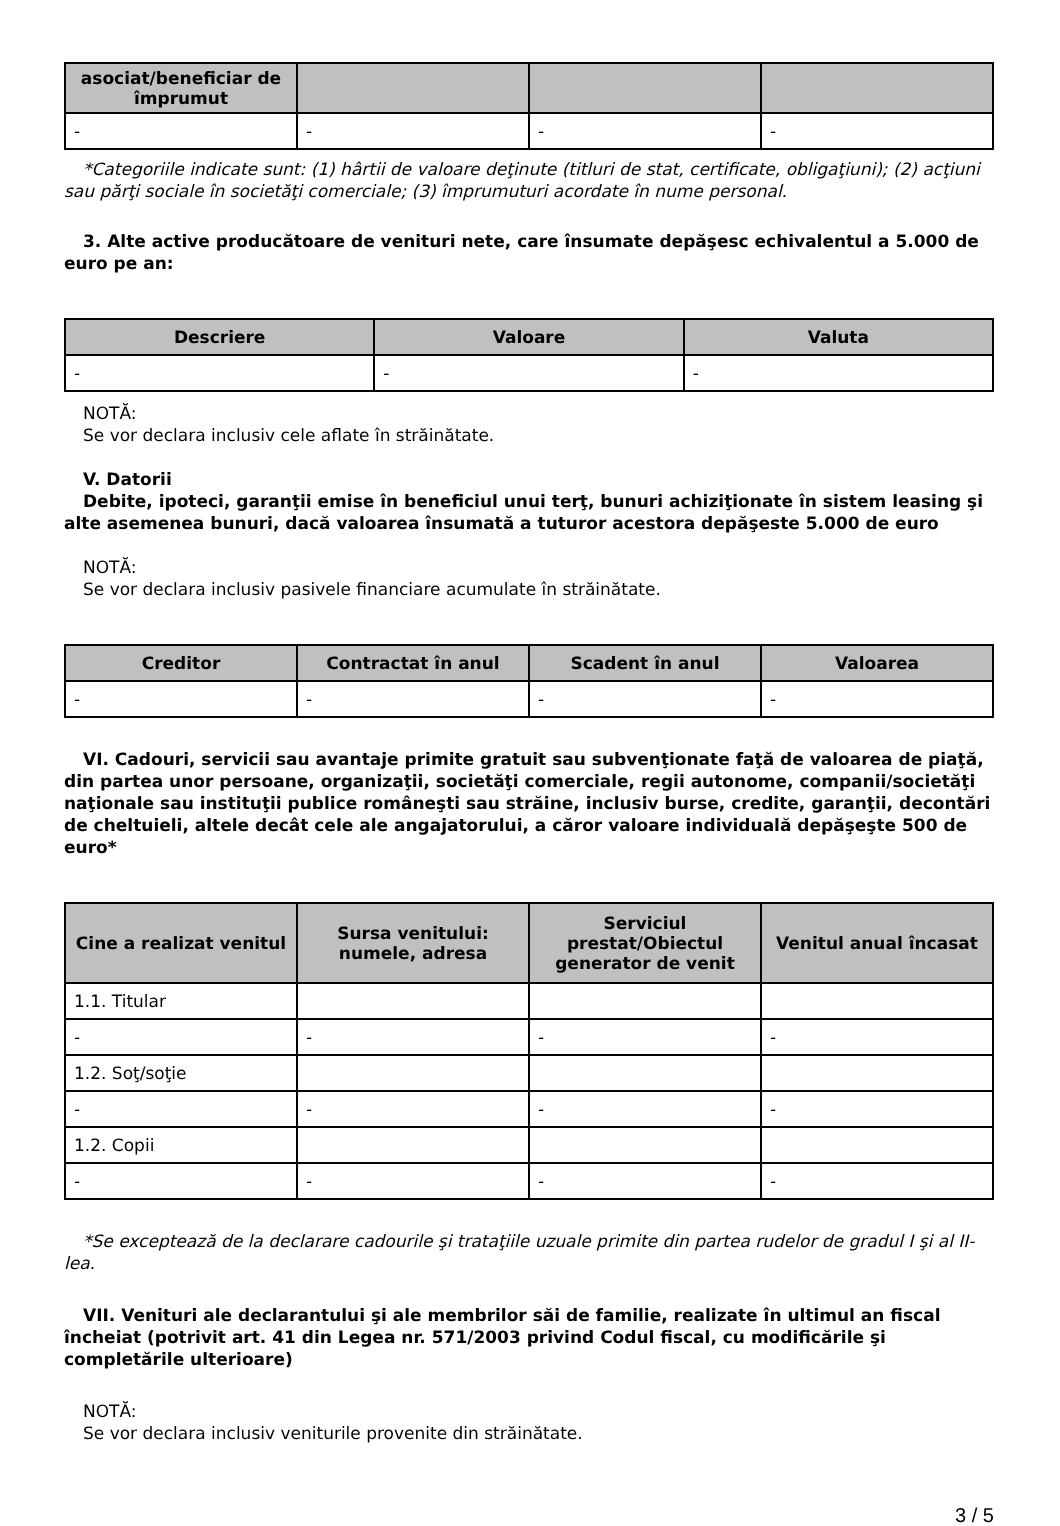| asociat/beneficiar de împrumut | | | |
| --- | --- | --- | --- |
| - | - | - | - |
*Categoriile indicate sunt: (1) hârtii de valoare deţinute (titluri de stat, certificate, obligaţiuni); (2) acţiuni sau părţi sociale în societăţi comerciale; (3) împrumuturi acordate în nume personal.
3. Alte active producătoare de venituri nete, care însumate depăşesc echivalentul a 5.000 de euro pe an:
| Descriere | Valoare | Valuta |
| --- | --- | --- |
| - | - | - |
NOTĂ:
Se vor declara inclusiv cele aflate în străinătate.
V. Datorii
Debite, ipoteci, garanţii emise în beneficiul unui terţ, bunuri achiziţionate în sistem leasing şi alte asemenea bunuri, dacă valoarea însumată a tuturor acestora depăşeste 5.000 de euro
NOTĂ:
Se vor declara inclusiv pasivele financiare acumulate în străinătate.
| Creditor | Contractat în anul | Scadent în anul | Valoarea |
| --- | --- | --- | --- |
| - | - | - | - |
VI. Cadouri, servicii sau avantaje primite gratuit sau subvenţionate faţă de valoarea de piaţă, din partea unor persoane, organizaţii, societăţi comerciale, regii autonome, companii/societăţi naţionale sau instituţii publice româneşti sau străine, inclusiv burse, credite, garanţii, decontări de cheltuieli, altele decât cele ale angajatorului, a căror valoare individuală depăşeşte 500 de euro*
| Cine a realizat venitul | Sursa venitului: numele, adresa | Serviciul prestat/Obiectul generator de venit | Venitul anual încasat |
| --- | --- | --- | --- |
| 1.1. Titular | | | |
| - | - | - | - |
| 1.2. Soţ/soţie | | | |
| - | - | - | - |
| 1.2. Copii | | | |
| - | - | - | - |
*Se exceptează de la declarare cadourile şi trataţiile uzuale primite din partea rudelor de gradul I şi al II-lea.
VII. Venituri ale declarantului şi ale membrilor săi de familie, realizate în ultimul an fiscal încheiat (potrivit art. 41 din Legea nr. 571/2003 privind Codul fiscal, cu modificările şi completările ulterioare)
NOTĂ:
Se vor declara inclusiv veniturile provenite din străinătate.
3 / 5